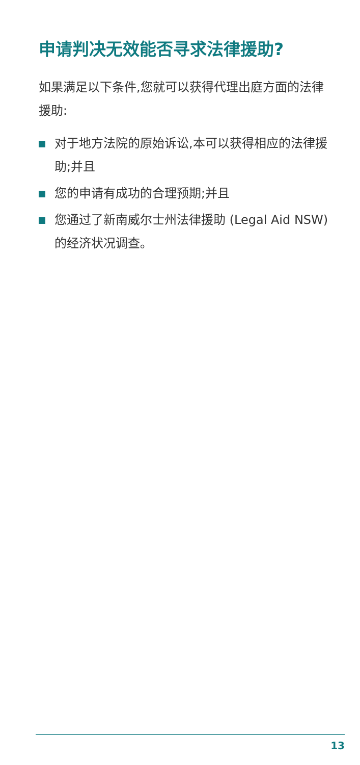申请判决无效能否寻求法律援助?
如果满足以下条件,您就可以获得代理出庭方面的法律援助:
对于地方法院的原始诉讼,本可以获得相应的法律援助;并且
您的申请有成功的合理预期;并且
您通过了新南威尔士州法律援助 (Legal Aid NSW) 的经济状况调查。
13